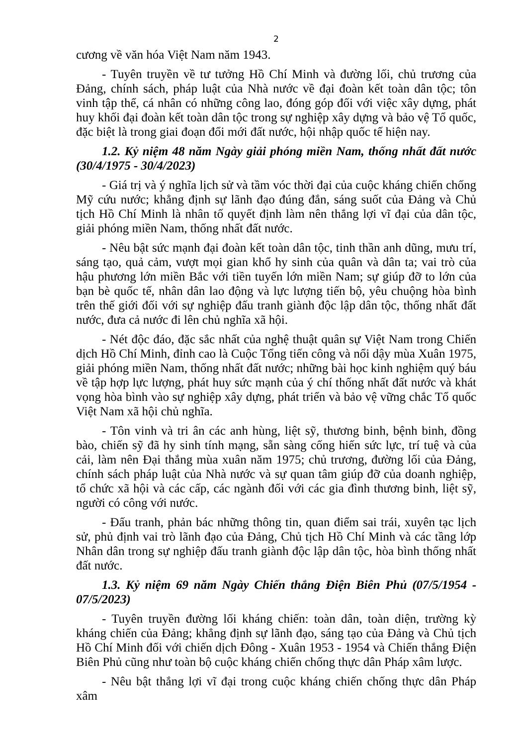2
cương về văn hóa Việt Nam năm 1943.
- Tuyên truyền về tư tưởng Hồ Chí Minh và đường lối, chủ trương của Đảng, chính sách, pháp luật của Nhà nước về đại đoàn kết toàn dân tộc; tôn vinh tập thể, cá nhân có những công lao, đóng góp đối với việc xây dựng, phát huy khối đại đoàn kết toàn dân tộc trong sự nghiệp xây dựng và bảo vệ Tổ quốc, đặc biệt là trong giai đoạn đổi mới đất nước, hội nhập quốc tế hiện nay.
1.2. Kỷ niệm 48 năm Ngày giải phóng miền Nam, thống nhất đất nước (30/4/1975 - 30/4/2023)
- Giá trị và ý nghĩa lịch sử và tầm vóc thời đại của cuộc kháng chiến chống Mỹ cứu nước; khẳng định sự lãnh đạo đúng đắn, sáng suốt của Đảng và Chủ tịch Hồ Chí Minh là nhân tố quyết định làm nên thắng lợi vĩ đại của dân tộc, giải phóng miền Nam, thống nhất đất nước.
- Nêu bật sức mạnh đại đoàn kết toàn dân tộc, tinh thần anh dũng, mưu trí, sáng tạo, quả cảm, vượt mọi gian khổ hy sinh của quân và dân ta; vai trò của hậu phương lớn miền Bắc với tiền tuyến lớn miền Nam; sự giúp đỡ to lớn của bạn bè quốc tế, nhân dân lao động và lực lượng tiến bộ, yêu chuộng hòa bình trên thế giới đối với sự nghiệp đấu tranh giành độc lập dân tộc, thống nhất đất nước, đưa cả nước đi lên chủ nghĩa xã hội.
- Nét độc đáo, đặc sắc nhất của nghệ thuật quân sự Việt Nam trong Chiến dịch Hồ Chí Minh, đỉnh cao là Cuộc Tổng tiến công và nổi dậy mùa Xuân 1975, giải phóng miền Nam, thống nhất đất nước; những bài học kinh nghiệm quý báu về tập hợp lực lượng, phát huy sức mạnh của ý chí thống nhất đất nước và khát vọng hòa bình vào sự nghiệp xây dựng, phát triển và bảo vệ vững chắc Tổ quốc Việt Nam xã hội chủ nghĩa.
- Tôn vinh và tri ân các anh hùng, liệt sỹ, thương binh, bệnh binh, đồng bào, chiến sỹ đã hy sinh tính mạng, sẵn sàng cống hiến sức lực, trí tuệ và của cải, làm nên Đại thắng mùa xuân năm 1975; chủ trương, đường lối của Đảng, chính sách pháp luật của Nhà nước và sự quan tâm giúp đỡ của doanh nghiệp, tổ chức xã hội và các cấp, các ngành đối với các gia đình thương binh, liệt sỹ, người có công với nước.
- Đấu tranh, phản bác những thông tin, quan điểm sai trái, xuyên tạc lịch sử, phủ định vai trò lãnh đạo của Đảng, Chủ tịch Hồ Chí Minh và các tầng lớp Nhân dân trong sự nghiệp đấu tranh giành độc lập dân tộc, hòa bình thống nhất đất nước.
1.3. Kỷ niệm 69 năm Ngày Chiến thắng Điện Biên Phủ (07/5/1954 - 07/5/2023)
- Tuyên truyền đường lối kháng chiến: toàn dân, toàn diện, trường kỳ kháng chiến của Đảng; khẳng định sự lãnh đạo, sáng tạo của Đảng và Chủ tịch Hồ Chí Minh đối với chiến dịch Đông - Xuân 1953 - 1954 và Chiến thắng Điện Biên Phủ cũng như toàn bộ cuộc kháng chiến chống thực dân Pháp xâm lược.
- Nêu bật thắng lợi vĩ đại trong cuộc kháng chiến chống thực dân Pháp xâm